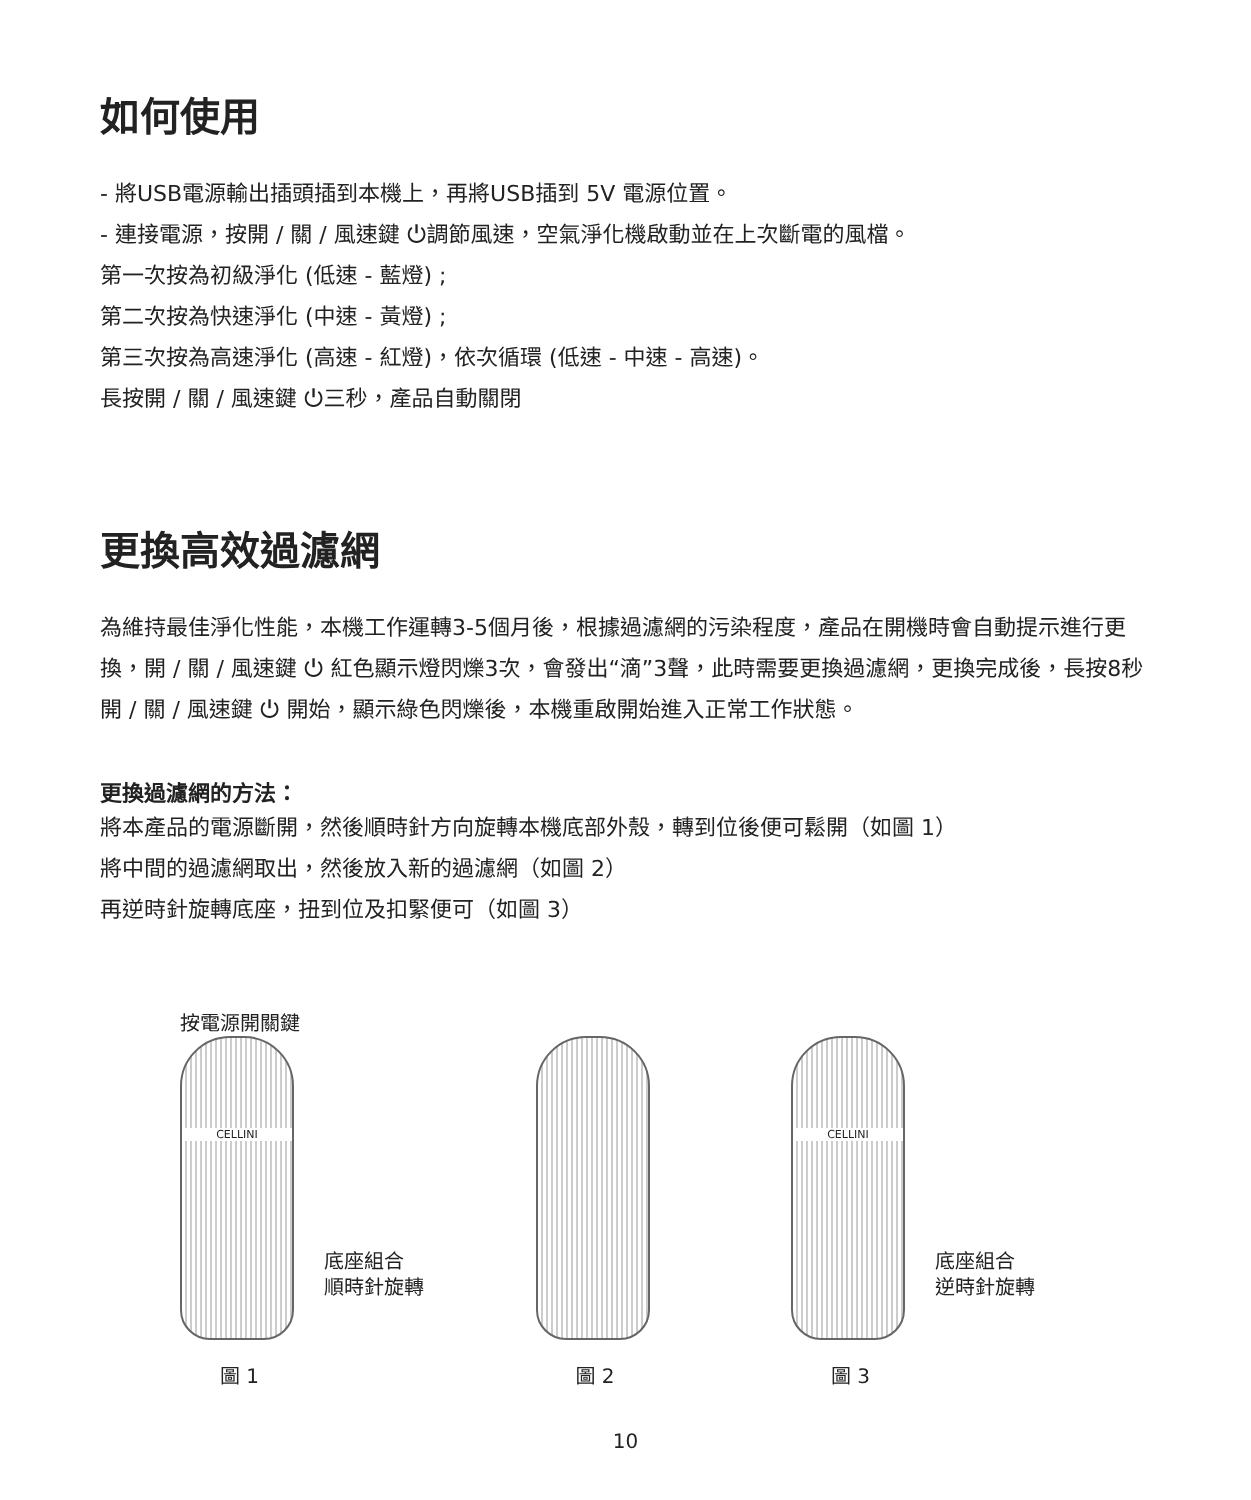如何使用
- 將USB電源輸出插頭插到本機上，再將USB插到 5V 電源位置。
- 連接電源，按開 / 關 / 風速鍵 ⏻調節風速，空氣淨化機啟動並在上次斷電的風檔。
第一次按為初級淨化 (低速 - 藍燈) ;
第二次按為快速淨化 (中速 - 黃燈) ;
第三次按為高速淨化 (高速 - 紅燈)，依次循環 (低速 - 中速 - 高速)。
長按開 / 關 / 風速鍵 ⏻三秒，產品自動關閉
更換高效過濾網
為維持最佳淨化性能，本機工作運轉3-5個月後，根據過濾網的污染程度，產品在開機時會自動提示進行更換，開 / 關 / 風速鍵 ⏻ 紅色顯示燈閃爍3次，會發出“滴”3聲，此時需要更換過濾網，更換完成後，長按8秒開 / 關 / 風速鍵 ⏻ 開始，顯示綠色閃爍後，本機重啟開始進入正常工作狀態。
更換過濾網的方法：
將本產品的電源斷開，然後順時針方向旋轉本機底部外殼，轉到位後便可鬆開（如圖 1）
將中間的過濾網取出，然後放入新的過濾網（如圖 2）
再逆時針旋轉底座，扭到位及扣緊便可（如圖 3）
按電源開關鍵
CELLINI
底座組合
順時針旋轉
圖 1
圖 2
CELLINI
底座組合
逆時針旋轉
圖 3
10